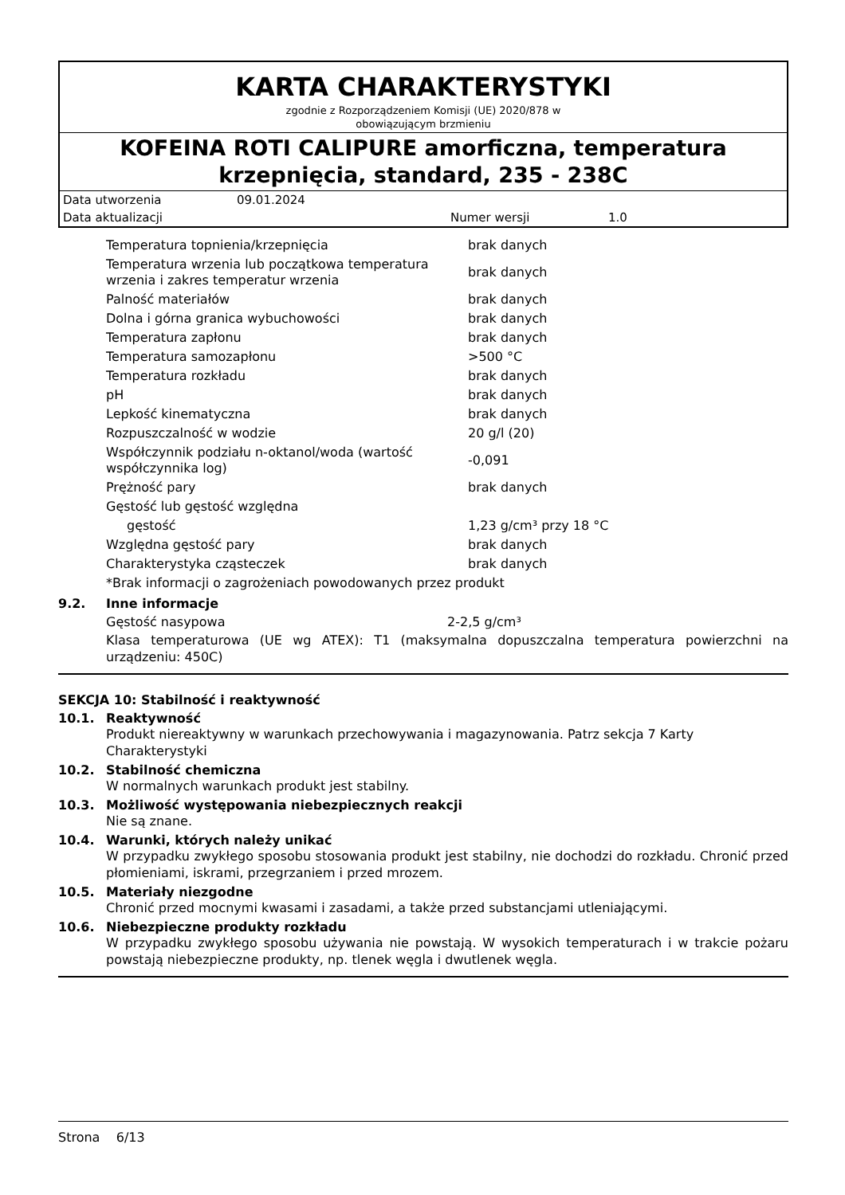KARTA CHARAKTERYSTYKI
zgodnie z Rozporządzeniem Komisji (UE) 2020/878 w
obowiązującym brzmieniu
KOFEINA ROTI CALIPURE amorficzna, temperatura krzepnięcia, standard, 235 - 238C
| Data utworzenia | 09.01.2024 | | |
| Data aktualizacji | | Numer wersji | 1.0 |
| Temperatura topnienia/krzepnięcia | brak danych |
| Temperatura wrzenia lub początkowa temperatura wrzenia i zakres temperatur wrzenia | brak danych |
| Palność materiałów | brak danych |
| Dolna i górna granica wybuchowości | brak danych |
| Temperatura zapłonu | brak danych |
| Temperatura samozapłonu | >500 °C |
| Temperatura rozkładu | brak danych |
| pH | brak danych |
| Lepkość kinematyczna | brak danych |
| Rozpuszczalność w wodzie | 20 g/l (20) |
| Współczynnik podziału n-oktanol/woda (wartość współczynnika log) | -0,091 |
| Prężność pary | brak danych |
| Gęstość lub gęstość względna | |
| gęstość | 1,23 g/cm³ przy 18 °C |
| Względna gęstość pary | brak danych |
| Charakterystyka cząsteczek | brak danych |
| *Brak informacji o zagrożeniach powodowanych przez produkt | |
9.2. Inne informacje
| Gęstość nasypowa | 2-2,5 g/cm³ |
Klasa temperaturowa (UE wg ATEX): T1 (maksymalna dopuszczalna temperatura powierzchni na urządzeniu: 450C)
SEKCJA 10: Stabilność i reaktywność
10.1. Reaktywność
Produkt niereaktywny w warunkach przechowywania i magazynowania. Patrz sekcja 7 Karty Charakterystyki
10.2. Stabilność chemiczna
W normalnych warunkach produkt jest stabilny.
10.3. Możliwość występowania niebezpiecznych reakcji
Nie są znane.
10.4. Warunki, których należy unikać
W przypadku zwykłego sposobu stosowania produkt jest stabilny, nie dochodzi do rozkładu. Chronić przed płomieniami, iskrami, przegrzaniem i przed mrozem.
10.5. Materiały niezgodne
Chronić przed mocnymi kwasami i zasadami, a także przed substancjami utleniającymi.
10.6. Niebezpieczne produkty rozkładu
W przypadku zwykłego sposobu używania nie powstają. W wysokich temperaturach i w trakcie pożaru powstają niebezpieczne produkty, np. tlenek węgla i dwutlenek węgla.
Strona 6/13